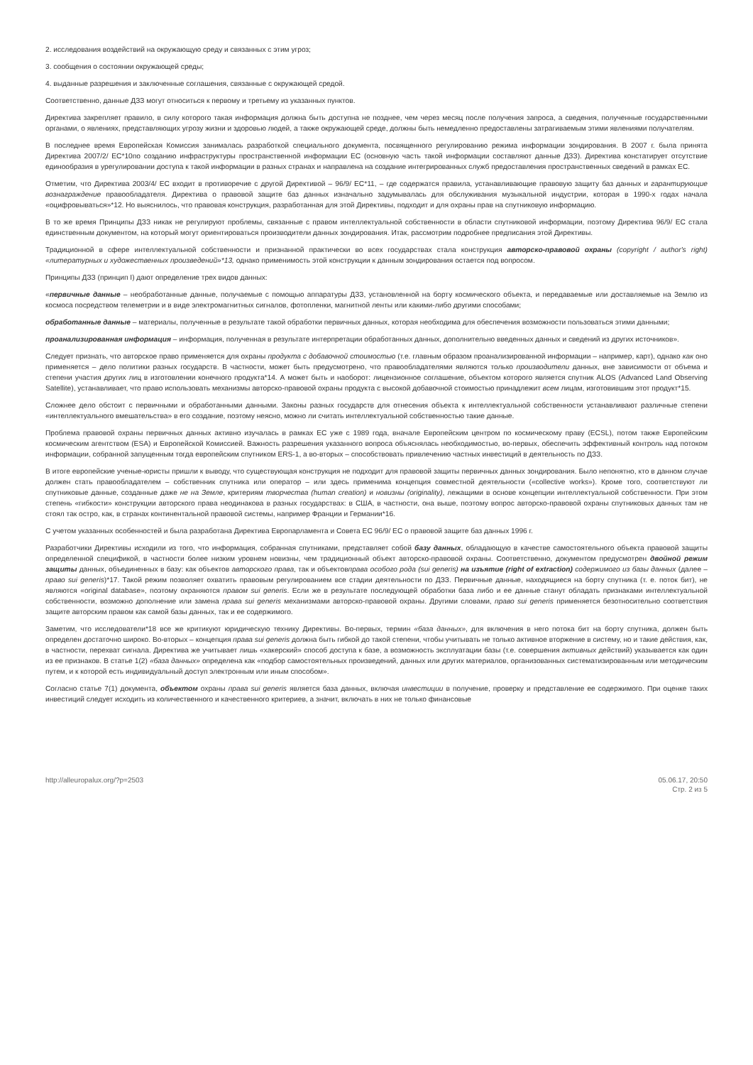2. исследования воздействий на окружающую среду и связанных с этим угроз;
3. сообщения о состоянии окружающей среды;
4. выданные разрешения и заключенные соглашения, связанные с окружающей средой.
Соответственно, данные ДЗЗ могут относиться к первому и третьему из указанных пунктов.
Директива закрепляет правило, в силу которого такая информация должна быть доступна не позднее, чем через месяц после получения запроса, а сведения, полученные государственными органами, о явлениях, представляющих угрозу жизни и здоровью людей, а также окружающей среде, должны быть немедленно предоставлены затрагиваемым этими явлениями получателям.
В последнее время Европейская Комиссия занималась разработкой специального документа, посвященного регулированию режима информации зондирования. В 2007 г. была принята Директива 2007/2/ ЕС*10по созданию инфраструктуры пространственной информации ЕС (основную часть такой информации составляют данные ДЗЗ). Директива констатирует отсутствие единообразия в урегулировании доступа к такой информации в разных странах и направлена на создание интегрированных служб предоставления пространственных сведений в рамках ЕС.
Отметим, что Директива 2003/4/ ЕС входит в противоречие с другой Директивой – 96/9/ ЕС*11, – где содержатся правила, устанавливающие правовую защиту баз данных и гарантирующие вознаграждение правообладателя. Директива о правовой защите баз данных изначально задумывалась для обслуживания музыкальной индустрии, которая в 1990-х годах начала «оцифровываться»*12. Но выяснилось, что правовая конструкция, разработанная для этой Директивы, подходит и для охраны прав на спутниковую информацию.
В то же время Принципы ДЗЗ никак не регулируют проблемы, связанные с правом интеллектуальной собственности в области спутниковой информации, поэтому Директива 96/9/ ЕС стала единственным документом, на который могут ориентироваться производители данных зондирования. Итак, рассмотрим подробнее предписания этой Директивы.
Традиционной в сфере интеллектуальной собственности и признанной практически во всех государствах стала конструкция авторско-правовой охраны (copyright / author's right) «литературных и художественных произведений»*13, однако применимость этой конструкции к данным зондирования остается под вопросом.
Принципы ДЗЗ (принцип I) дают определение трех видов данных:
«первичные данные – необработанные данные, получаемые с помощью аппаратуры ДЗЗ, установленной на борту космического объекта, и передаваемые или доставляемые на Землю из космоса посредством телеметрии и в виде электромагнитных сигналов, фотопленки, магнитной ленты или какими-либо другими способами;
обработанные данные – материалы, полученные в результате такой обработки первичных данных, которая необходима для обеспечения возможности пользоваться этими данными;
проанализированная информация – информация, полученная в результате интерпретации обработанных данных, дополнительно введенных данных и сведений из других источников».
Следует признать, что авторское право применяется для охраны продукта с добавочной стоимостью (т.е. главным образом проанализированной информации – например, карт), однако как оно применяется – дело политики разных государств. В частности, может быть предусмотрено, что правообладателями являются только производители данных, вне зависимости от объема и степени участия других лиц в изготовлении конечного продукта*14. А может быть и наоборот: лицензионное соглашение, объектом которого является спутник ALOS (Advanced Land Observing Satellite), устанавливает, что право использовать механизмы авторско-правовой охраны продукта с высокой добавочной стоимостью принадлежит всем лицам, изготовившим этот продукт*15.
Сложнее дело обстоит с первичными и обработанными данными. Законы разных государств для отнесения объекта к интеллектуальной собственности устанавливают различные степени «интеллектуального вмешательства» в его создание, поэтому неясно, можно ли считать интеллектуальной собственностью такие данные.
Проблема правовой охраны первичных данных активно изучалась в рамках ЕС уже с 1989 года, вначале Европейским центром по космическому праву (ECSL), потом также Европейским космическим агентством (ESA) и Европейской Комиссией. Важность разрешения указанного вопроса объяснялась необходимостью, во-первых, обеспечить эффективный контроль над потоком информации, собранной запущенным тогда европейским спутником ERS-1, а во-вторых – способствовать привлечению частных инвестиций в деятельность по ДЗЗ.
В итоге европейские ученые-юристы пришли к выводу, что существующая конструкция не подходит для правовой защиты первичных данных зондирования. Было непонятно, кто в данном случае должен стать правообладателем – собственник спутника или оператор – или здесь применима концепция совместной деятельности («collective works»). Кроме того, соответствуют ли спутниковые данные, созданные даже не на Земле, критериям творчества (human creation) и новизны (originality), лежащими в основе концепции интеллектуальной собственности. При этом степень «гибкости» конструкции авторского права неодинакова в разных государствах: в США, в частности, она выше, поэтому вопрос авторско-правовой охраны спутниковых данных там не стоял так остро, как, в странах континентальной правовой системы, например Франции и Германии*16.
С учетом указанных особенностей и была разработана Директива Европарламента и Совета ЕС 96/9/ ЕС о правовой защите баз данных 1996 г.
Разработчики Директивы исходили из того, что информация, собранная спутниками, представляет собой базу данных, обладающую в качестве самостоятельного объекта правовой защиты определенной спецификой, в частности более низким уровнем новизны, чем традиционный объект авторско-правовой охраны. Соответственно, документом предусмотрен двойной режим защиты данных, объединенных в базу: как объектов авторского права, так и объектовправа особого рода (sui generis) на изъятие (right of extraction) содержимого из базы данных (далее – право sui generis)*17. Такой режим позволяет охватить правовым регулированием все стадии деятельности по ДЗЗ. Первичные данные, находящиеся на борту спутника (т. е. поток бит), не являются «original database», поэтому охраняются правом sui generis. Если же в результате последующей обработки база либо и ее данные станут обладать признаками интеллектуальной собственности, возможно дополнение или замена права sui generis механизмами авторско-правовой охраны. Другими словами, право sui generis применяется безотносительно соответствия защите авторским правом как самой базы данных, так и ее содержимого.
Заметим, что исследователи*18 все же критикуют юридическую технику Директивы. Во-первых, термин «база данных», для включения в него потока бит на борту спутника, должен быть определен достаточно широко. Во-вторых – концепция права sui generis должна быть гибкой до такой степени, чтобы учитывать не только активное вторжение в систему, но и такие действия, как, в частности, перехват сигнала. Директива же учитывает лишь «хакерский» способ доступа к базе, а возможность эксплуатации базы (т.е. совершения активных действий) указывается как один из ее признаков. В статье 1(2) «база данных» определена как «подбор самостоятельных произведений, данных или других материалов, организованных систематизированным или методическим путем, и к которой есть индивидуальный доступ электронным или иным способом».
Согласно статье 7(1) документа, объектом охраны права sui generis является база данных, включая инвестиции в получение, проверку и представление ее содержимого. При оценке таких инвестиций следует исходить из количественного и качественного критериев, а значит, включать в них не только финансовые
http://alleuropalux.org/?p=2503
05.06.17, 20:50
Стр. 2 из 5